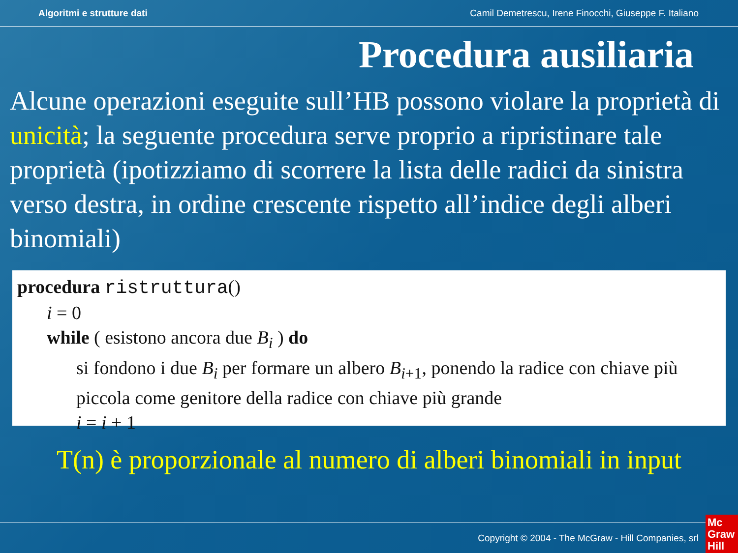Algoritmi e strutture dati Camil Demetrescu, Irene Finocchi, Giuseppe F. Italiano
Procedura ausiliaria
Alcune operazioni eseguite sull’HB possono violare la proprietà di unicità; la seguente procedura serve proprio a ripristinare tale proprietà (ipotizziamo di scorrere la lista delle radici da sinistra verso destra, in ordine crescente rispetto all’indice degli alberi binomiali)
procedura ristruttura()
i = 0
while ( esistono ancora due B<sub>i</sub> ) do
si fondono i due B<sub>i</sub> per formare un albero B<sub>i+1</sub>, ponendo la radice con chiave più piccola come genitore della radice con chiave più grande
i = i + 1
T(n) è proporzionale al numero di alberi binomiali in input
Copyright © 2004 - The McGraw - Hill Companies, srl
Mc
Graw
Hill